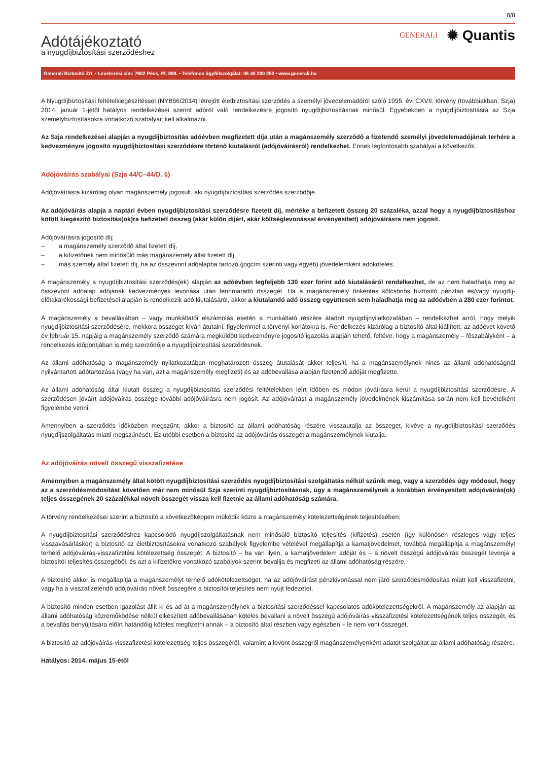8/8
Adótájékoztató
a nyugdíjbiztosítási szerződéshez
GENERALI
✹ Quantis
Generali Biztosító Zrt. • Levelezési cím: 7602 Pécs, Pf. 888. • Telefonos ügyfélszolgálat: 06 40 200 250 • www.generali.hu
A Nyugdíjbiztosítási feltételkiegészítéssel (NYB66/2014) létrejött életbiztosítási szerződés a személyi jövedelemadóról szóló 1995. évi CXVII. törvény (továbbiakban: Szja) 2014. január 1-jétől hatályos rendelkezései szerint adóról való rendelkezésre jogosító nyugdíjbiztosításnak minősül. Egyebekben a nyugdíjbiztosításra az Szja személybiztosításokra vonatkozó szabályait kell alkalmazni.
Az Szja rendelkezései alapján a nyugdíjbiztosítás adóévben megfizetett díja után a magánszemély szerződő a fizetendő személyi jövedelemadójának terhére a kedvezményre jogosító nyugdíjbiztosítási szerződésre történő kiutalásról (adójóváírásról) rendelkezhet. Ennek legfontosabb szabályai a következők.
Adójóváírás szabályai (Szja 44/C–44/D. §)
Adójóváírásra kizárólag olyan magánszemély jogosult, aki nyugdíjbiztosítási szerződés szerződője.
Az adójóváírás alapja a naptári évben nyugdíjbiztosítási szerződésre fizetett díj, mértéke a befizetett összeg 20 százaléka, azzal hogy a nyugdíjbiztosításhoz kötött kiegészítő biztosítás(ok)ra befizetett összeg (akár külön díjért, akár költséglevonással érvényesített) adójóváírásra nem jogosít.
Adójóváírásra jogosító díj:
– a magánszemély szerződő által fizetett díj,
– a kifizetőnek nem minősülő más magánszemély által fizetett díj,
– más személy által fizetett díj, ha az összevont adóalapba tartozó (jogcím szerinti vagy egyéb) jövedelemként adóköteles.
A magánszemély a nyugdíjbiztosítási szerződés(ek) alapján az adóévben legfeljebb 130 ezer forint adó kiutalásáról rendelkezhet, de az nem haladhatja meg az összevont adóalap adójának kedvezmények levonása után fennmaradó összegét. Ha a magánszemély önkéntes kölcsönös biztosító pénztári és/vagy nyugdíj-előtakarékossági befizetései alapján is rendelkezik adó kiutalásáról, akkor a kiutalandó adó összeg együttesen sem haladhatja meg az adóévben a 280 ezer forintot.
A magánszemély a bevallásában – vagy munkáltatói elszámolás esetén a munkáltató részére átadott nyugdíjnyilatkozatában – rendelkezhet arról, hogy melyik nyugdíjbiztosítási szerződésére, mekkora összeget kíván átutalni, figyelemmel a törvényi korlátokra is. Rendelkezés kizárólag a biztosító által kiállított, az adóévet követő év február 15. napjáig a magánszemély szerződő számára megküldött kedvezményre jogosító igazolás alapján tehető, feltéve, hogy a magánszemély – főszabályként – a rendelkezés időpontjában is még szerződője a nyugdíjbiztosítási szerződésnek.
Az állami adóhatóság a magánszemély nyilatkozatában meghatározott összeg átutalását akkor teljesíti, ha a magánszemélynek nincs az állami adóhatóságnál nyilvántartott adótartozása (vagy ha van, azt a magánszemély megfizeti) és az adóbevallása alapján fizetendő adóját megfizette.
Az állami adóhatóság által kiutalt összeg a nyugdíjbiztosítás szerződési feltételekben leírt időben és módon jóváírásra kerül a nyugdíjbiztosítási szerződésre. A szerződésen jóváírt adójóváírás összege további adójóváírásra nem jogosít. Az adójóváírást a magánszemély jövedelmének kiszámítása során nem kell bevételként figyelembe venni.
Amennyiben a szerződés időközben megszűnt, akkor a biztosító az állami adóhatóság részére visszautalja az összeget, kivéve a nyugdíjbiztosítási szerződés nyugdíjszolgáltatás miatti megszűnését. Ez utóbbi esetben a biztosító az adójóváírás összegét a magánszemélynek kiutalja.
Az adójóváírás növelt összegű visszafizetése
Amennyiben a magánszemély által kötött nyugdíjbiztosítási szerződés nyugdíjbiztosítási szolgáltatás nélkül szűnik meg, vagy a szerződés úgy módosul, hogy az a szerződésmódosítást követően már nem minősül Szja szerinti nyugdíjbiztosításnak, úgy a magánszemélynek a korábban érvényesített adójóváírás(ok) teljes összegének 20 százalékkal növelt összegét vissza kell fizetnie az állami adóhatóság számára.
A törvény rendelkezései szerint a biztosító a következőképpen működik közre a magánszemély kötelezettségének teljesítésében:
A nyugdíjbiztosítási szerződéshez kapcsolódó nyugdíjszolgáltatásnak nem minősülő biztosító teljesítés (kifizetés) esetén (így különösen részleges vagy teljes visszavásárláskor) a biztosító az életbiztosításokra vonatkozó szabályok figyelembe vételével megállapítja a kamatjövedelmet, továbbá megállapítja a magánszemélyt terhelő adójóváírás-visszafizetési kötelezettség összegét. A biztosító – ha van ilyen, a kamatjövedelem adóját és – a növelt összegű adójóváírás összegét levonja a biztosítói teljesítés összegéből, és azt a kifizetőkre vonatkozó szabályok szerint bevallja és megfizeti az állami adóhatóság részére.
A biztosító akkor is megállapítja a magánszemélyt terhelő adókötelezettséget, ha az adójóváírást pénzkivonással nem járó szerződésmódosítás miatt kell visszafizetni, vagy ha a visszafizetendő adójóváírás növelt összegére a biztosítói teljesítés nem nyújt fedezetet.
A biztosító minden esetben igazolást állít ki és ad át a magánszemélynek a biztosítási szerződéssel kapcsolatos adókötelezettségekről. A magánszemély az alapján az állami adóhatóság közreműködése nélkül elkészített adóbevallásában köteles bevallani a növelt összegű adójóváírás-visszafizetési kötelezettségének teljes összegét, és a bevallás benyújtására előírt határidőig köteles megfizetni annak – a biztosító által részben vagy egészben – le nem vont összegét.
A biztosító az adójóváírás-visszafizetési kötelezettség teljes összegéről, valamint a levont összegről magánszemélyenként adatot szolgáltat az állami adóhatóság részére.
Hatályos: 2014. május 15-étől